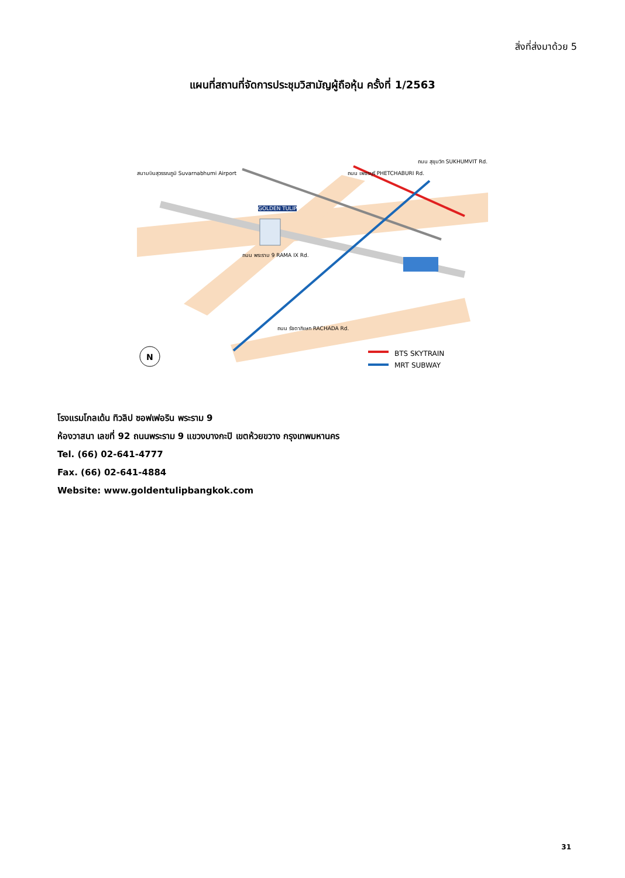สิ่งที่ส่งมาด้วย 5
แผนที่สถานที่จัดการประชุมวิสามัญผู้ถือหุ้น ครั้งที่ 1/2563
N
สนามบินสุวรรณภูมิ Suvarnabhumi Airport
GOLDEN TULIP
ถนน เพชรบุรี PHETCHABURI Rd.
ถนน พระราม 9 RAMA IX Rd.
ถนน รัชดาภิเษก RACHADA Rd.
ถนน สุขุมวิท SUKHUMVIT Rd.
BTS SKYTRAIN
MRT SUBWAY
โรงแรมโกลเด้น ทิวลิป ซอฟเฟอริน พระราม 9
ห้องวาสนา เลขที่ 92 ถนนพระราม 9 แขวงบางกะปิ เขตห้วยขวาง กรุงเทพมหานคร
Tel. (66) 02-641-4777
Fax. (66) 02-641-4884
Website: www.goldentulipbangkok.com
31